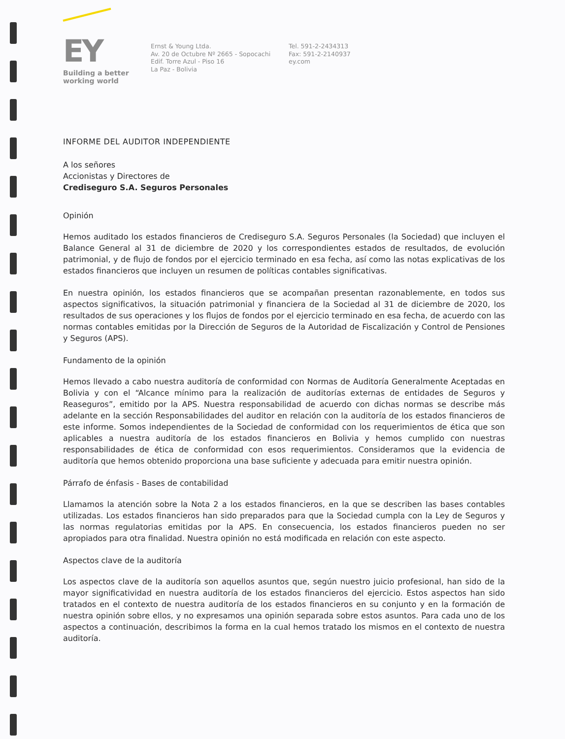EY
Building a better
working world
Ernst & Young Ltda.
Av. 20 de Octubre Nº 2665 - Sopocachi
Edif. Torre Azul - Piso 16
La Paz - Bolivia
Tel. 591-2-2434313
Fax: 591-2-2140937
ey.com
INFORME DEL AUDITOR INDEPENDIENTE
A los señores
Accionistas y Directores de
Crediseguro S.A. Seguros Personales
Opinión
Hemos auditado los estados financieros de Crediseguro S.A. Seguros Personales (la Sociedad) que incluyen el Balance General al 31 de diciembre de 2020 y los correspondientes estados de resultados, de evolución patrimonial, y de flujo de fondos por el ejercicio terminado en esa fecha, así como las notas explicativas de los estados financieros que incluyen un resumen de políticas contables significativas.
En nuestra opinión, los estados financieros que se acompañan presentan razonablemente, en todos sus aspectos significativos, la situación patrimonial y financiera de la Sociedad al 31 de diciembre de 2020, los resultados de sus operaciones y los flujos de fondos por el ejercicio terminado en esa fecha, de acuerdo con las normas contables emitidas por la Dirección de Seguros de la Autoridad de Fiscalización y Control de Pensiones y Seguros (APS).
Fundamento de la opinión
Hemos llevado a cabo nuestra auditoría de conformidad con Normas de Auditoría Generalmente Aceptadas en Bolivia y con el “Alcance mínimo para la realización de auditorías externas de entidades de Seguros y Reaseguros”, emitido por la APS. Nuestra responsabilidad de acuerdo con dichas normas se describe más adelante en la sección Responsabilidades del auditor en relación con la auditoría de los estados financieros de este informe. Somos independientes de la Sociedad de conformidad con los requerimientos de ética que son aplicables a nuestra auditoría de los estados financieros en Bolivia y hemos cumplido con nuestras responsabilidades de ética de conformidad con esos requerimientos. Consideramos que la evidencia de auditoría que hemos obtenido proporciona una base suficiente y adecuada para emitir nuestra opinión.
Párrafo de énfasis - Bases de contabilidad
Llamamos la atención sobre la Nota 2 a los estados financieros, en la que se describen las bases contables utilizadas. Los estados financieros han sido preparados para que la Sociedad cumpla con la Ley de Seguros y las normas regulatorias emitidas por la APS. En consecuencia, los estados financieros pueden no ser apropiados para otra finalidad. Nuestra opinión no está modificada en relación con este aspecto.
Aspectos clave de la auditoría
Los aspectos clave de la auditoría son aquellos asuntos que, según nuestro juicio profesional, han sido de la mayor significatividad en nuestra auditoría de los estados financieros del ejercicio. Estos aspectos han sido tratados en el contexto de nuestra auditoría de los estados financieros en su conjunto y en la formación de nuestra opinión sobre ellos, y no expresamos una opinión separada sobre estos asuntos. Para cada uno de los aspectos a continuación, describimos la forma en la cual hemos tratado los mismos en el contexto de nuestra auditoría.